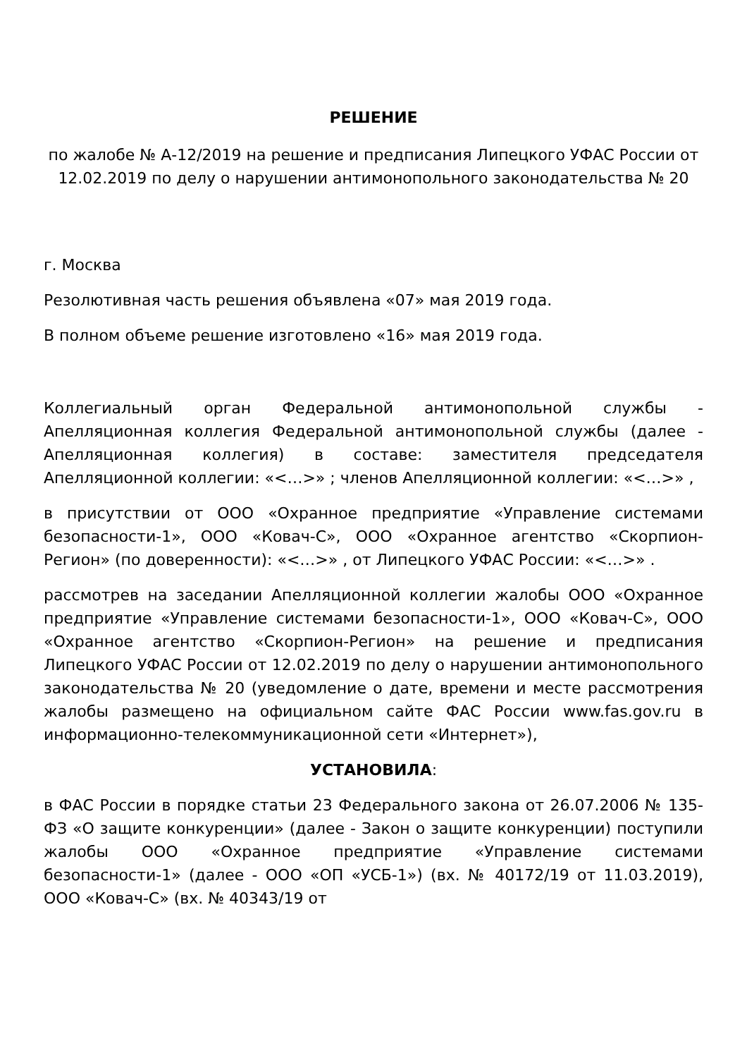РЕШЕНИЕ
по жалобе № А-12/2019 на решение и предписания Липецкого УФАС России от 12.02.2019 по делу о нарушении антимонопольного законодательства № 20
г. Москва
Резолютивная часть решения объявлена «07» мая 2019 года.
В полном объеме решение изготовлено «16» мая 2019 года.
Коллегиальный орган Федеральной антимонопольной службы - Апелляционная коллегия Федеральной антимонопольной службы (далее - Апелляционная коллегия) в составе: заместителя председателя Апелляционной коллегии: «<…>» ; членов Апелляционной коллегии: «<…>» ,
в присутствии от ООО «Охранное предприятие «Управление системами безопасности-1», ООО «Ковач-С», ООО «Охранное агентство «Скорпион-Регион» (по доверенности): «<…>» , от Липецкого УФАС России: «<…>» .
рассмотрев на заседании Апелляционной коллегии жалобы ООО «Охранное предприятие «Управление системами безопасности-1», ООО «Ковач-С», ООО «Охранное агентство «Скорпион-Регион» на решение и предписания Липецкого УФАС России от 12.02.2019 по делу о нарушении антимонопольного законодательства № 20 (уведомление о дате, времени и месте рассмотрения жалобы размещено на официальном сайте ФАС России www.fas.gov.ru в информационно-телекоммуникационной сети «Интернет»),
УСТАНОВИЛА:
в ФАС России в порядке статьи 23 Федерального закона от 26.07.2006 № 135-ФЗ «О защите конкуренции» (далее - Закон о защите конкуренции) поступили жалобы ООО «Охранное предприятие «Управление системами безопасности-1» (далее - ООО «ОП «УСБ-1») (вх. № 40172/19 от 11.03.2019), ООО «Ковач-С» (вх. № 40343/19 от